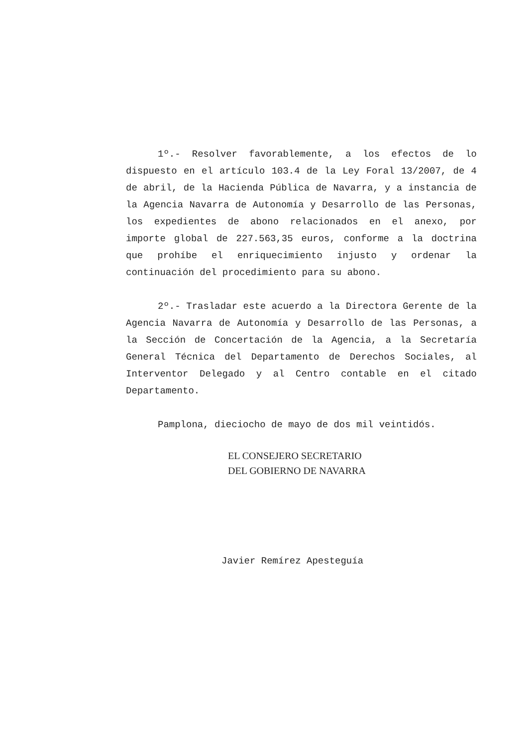1º.- Resolver favorablemente, a los efectos de lo dispuesto en el artículo 103.4 de la Ley Foral 13/2007, de 4 de abril, de la Hacienda Pública de Navarra, y a instancia de la Agencia Navarra de Autonomía y Desarrollo de las Personas, los expedientes de abono relacionados en el anexo, por importe global de 227.563,35 euros, conforme a la doctrina que prohíbe el enriquecimiento injusto y ordenar la continuación del procedimiento para su abono.
2º.- Trasladar este acuerdo a la Directora Gerente de la Agencia Navarra de Autonomía y Desarrollo de las Personas, a la Sección de Concertación de la Agencia, a la Secretaría General Técnica del Departamento de Derechos Sociales, al Interventor Delegado y al Centro contable en el citado Departamento.
Pamplona, dieciocho de mayo de dos mil veintidós.
EL CONSEJERO SECRETARIO
DEL GOBIERNO DE NAVARRA
Javier Remírez Apesteguía